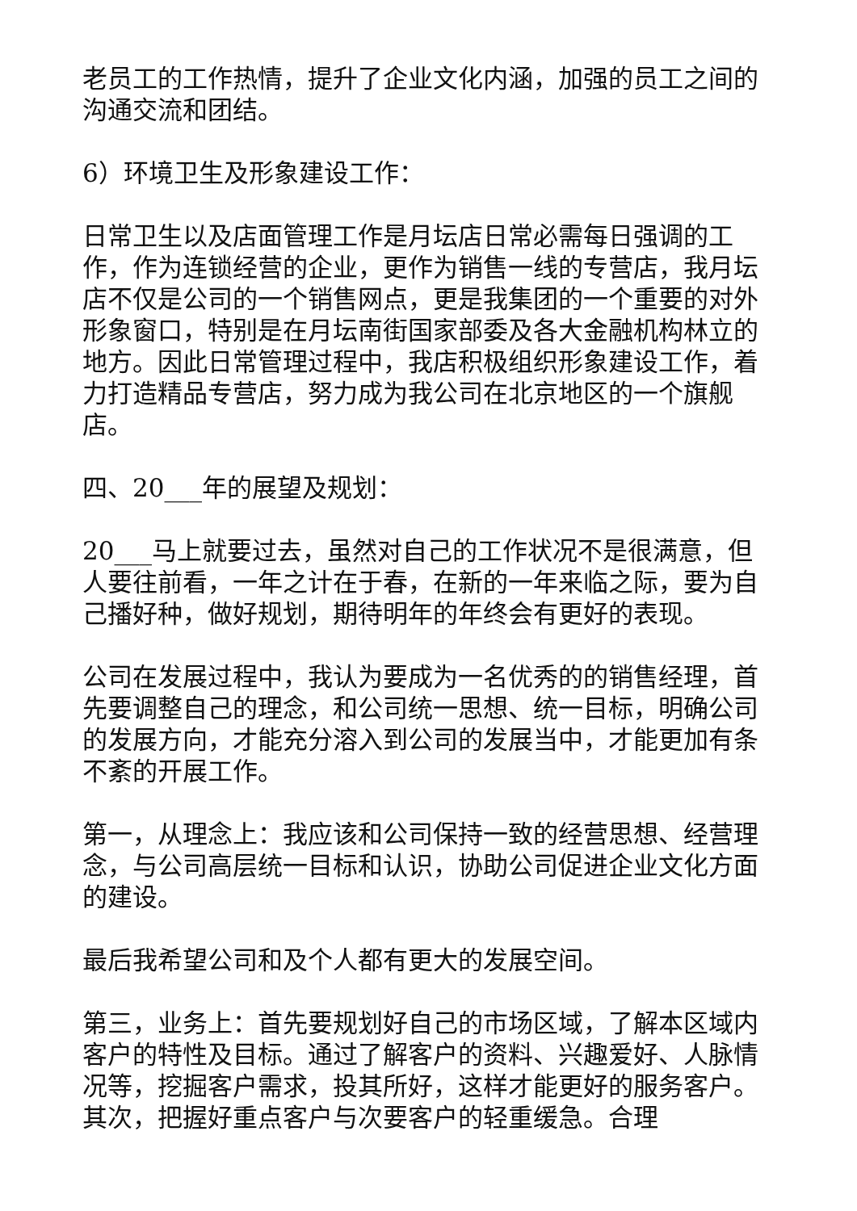老员工的工作热情，提升了企业文化内涵，加强的员工之间的沟通交流和团结。
6）环境卫生及形象建设工作：
日常卫生以及店面管理工作是月坛店日常必需每日强调的工作，作为连锁经营的企业，更作为销售一线的专营店，我月坛店不仅是公司的一个销售网点，更是我集团的一个重要的对外形象窗口，特别是在月坛南街国家部委及各大金融机构林立的地方。因此日常管理过程中，我店积极组织形象建设工作，着力打造精品专营店，努力成为我公司在北京地区的一个旗舰店。
四、20___年的展望及规划：
20___马上就要过去，虽然对自己的工作状况不是很满意，但人要往前看，一年之计在于春，在新的一年来临之际，要为自己播好种，做好规划，期待明年的年终会有更好的表现。
公司在发展过程中，我认为要成为一名优秀的的销售经理，首先要调整自己的理念，和公司统一思想、统一目标，明确公司的发展方向，才能充分溶入到公司的发展当中，才能更加有条不紊的开展工作。
第一，从理念上：我应该和公司保持一致的经营思想、经营理念，与公司高层统一目标和认识，协助公司促进企业文化方面的建设。
最后我希望公司和及个人都有更大的发展空间。
第三，业务上：首先要规划好自己的市场区域，了解本区域内客户的特性及目标。通过了解客户的资料、兴趣爱好、人脉情况等，挖掘客户需求，投其所好，这样才能更好的服务客户。其次，把握好重点客户与次要客户的轻重缓急。合理